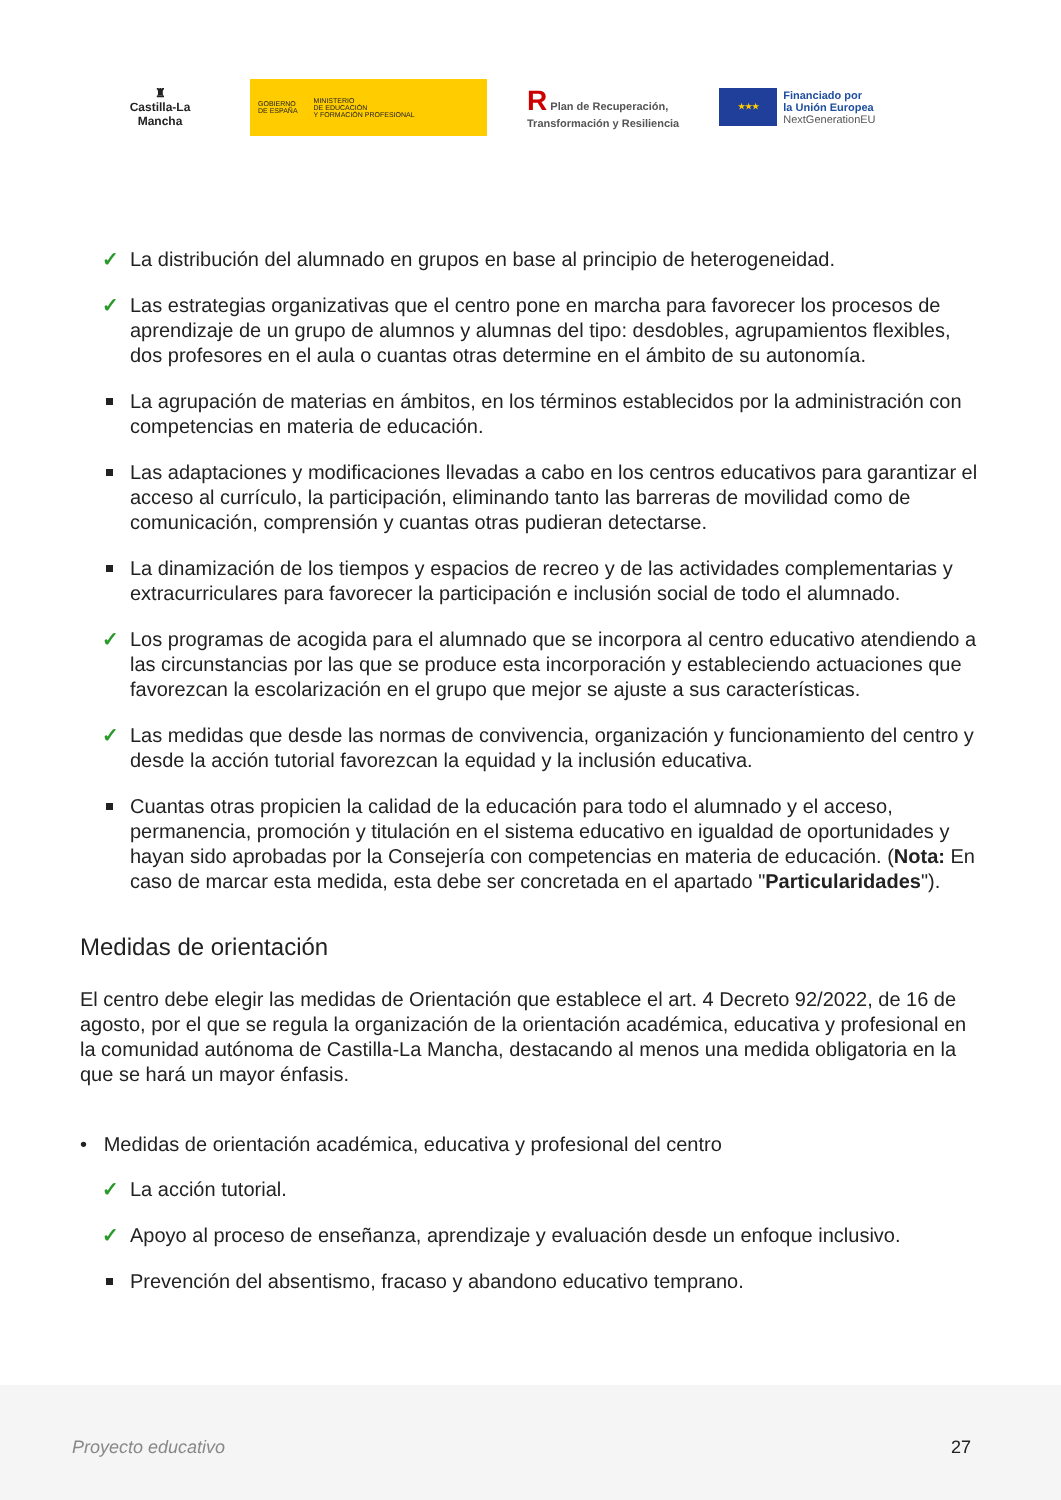♜
Castilla-La Mancha
GOBIERNO
DE ESPAÑA MINISTERIO
DE EDUCACIÓN
Y FORMACIÓN PROFESIONAL
R Plan de Recuperación,
Transformación y Resiliencia
★★★
Financiado por
la Unión Europea
NextGenerationEU
✓ La distribución del alumnado en grupos en base al principio de heterogeneidad.
✓ Las estrategias organizativas que el centro pone en marcha para favorecer los procesos de aprendizaje de un grupo de alumnos y alumnas del tipo: desdobles, agrupamientos flexibles, dos profesores en el aula o cuantas otras determine en el ámbito de su autonomía.
La agrupación de materias en ámbitos, en los términos establecidos por la administración con competencias en materia de educación.
Las adaptaciones y modificaciones llevadas a cabo en los centros educativos para garantizar el acceso al currículo, la participación, eliminando tanto las barreras de movilidad como de comunicación, comprensión y cuantas otras pudieran detectarse.
La dinamización de los tiempos y espacios de recreo y de las actividades complementarias y extracurriculares para favorecer la participación e inclusión social de todo el alumnado.
✓ Los programas de acogida para el alumnado que se incorpora al centro educativo atendiendo a las circunstancias por las que se produce esta incorporación y estableciendo actuaciones que favorezcan la escolarización en el grupo que mejor se ajuste a sus características.
✓ Las medidas que desde las normas de convivencia, organización y funcionamiento del centro y desde la acción tutorial favorezcan la equidad y la inclusión educativa.
Cuantas otras propicien la calidad de la educación para todo el alumnado y el acceso, permanencia, promoción y titulación en el sistema educativo en igualdad de oportunidades y hayan sido aprobadas por la Consejería con competencias en materia de educación. (Nota: En caso de marcar esta medida, esta debe ser concretada en el apartado "Particularidades").
Medidas de orientación
El centro debe elegir las medidas de Orientación que establece el art. 4 Decreto 92/2022, de 16 de agosto, por el que se regula la organización de la orientación académica, educativa y profesional en la comunidad autónoma de Castilla-La Mancha, destacando al menos una medida obligatoria en la que se hará un mayor énfasis.
• Medidas de orientación académica, educativa y profesional del centro
✓ La acción tutorial.
✓ Apoyo al proceso de enseñanza, aprendizaje y evaluación desde un enfoque inclusivo.
Prevención del absentismo, fracaso y abandono educativo temprano.
Proyecto educativo 27